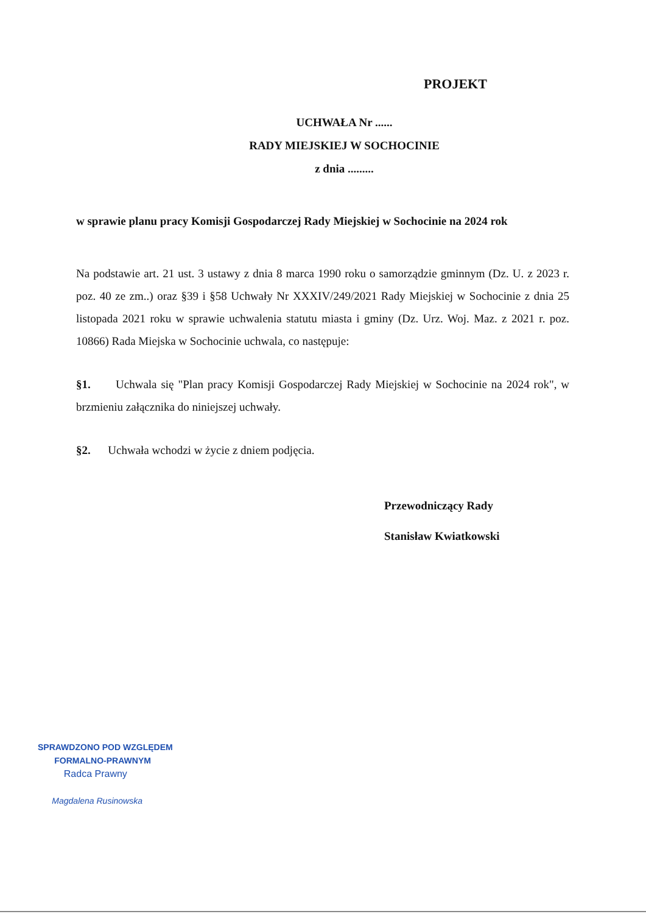PROJEKT
UCHWAŁA Nr ......
RADY MIEJSKIEJ W SOCHOCINIE
z dnia .........
w sprawie planu pracy Komisji Gospodarczej Rady Miejskiej w Sochocinie na 2024 rok
Na podstawie art. 21 ust. 3 ustawy z dnia 8 marca 1990 roku o samorządzie gminnym (Dz. U. z 2023 r. poz. 40 ze zm..) oraz §39 i §58 Uchwały Nr XXXIV/249/2021 Rady Miejskiej w Sochocinie z dnia 25 listopada 2021 roku w sprawie uchwalenia statutu miasta i gminy (Dz. Urz. Woj. Maz. z 2021 r. poz. 10866) Rada Miejska w Sochocinie uchwala, co następuje:
§1. Uchwala się "Plan pracy Komisji Gospodarczej Rady Miejskiej w Sochocinie na 2024 rok", w brzmieniu załącznika do niniejszej uchwały.
§2. Uchwała wchodzi w życie z dniem podjęcia.
Przewodniczący Rady
Stanisław Kwiatkowski
SPRAWDZONO POD WZGLĘDEM
FORMALNO-PRAWNYM
Radca Prawny
Magdalena Rusinowska